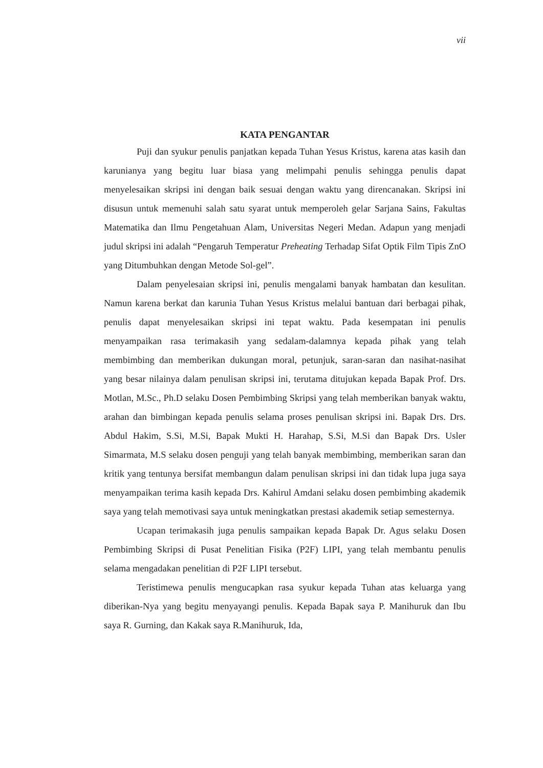vii
KATA PENGANTAR
Puji dan syukur penulis panjatkan kepada Tuhan Yesus Kristus, karena atas kasih dan karunianya yang begitu luar biasa yang melimpahi penulis sehingga penulis dapat menyelesaikan skripsi ini dengan baik sesuai dengan waktu yang direncanakan. Skripsi ini disusun untuk memenuhi salah satu syarat untuk memperoleh gelar Sarjana Sains, Fakultas Matematika dan Ilmu Pengetahuan Alam, Universitas Negeri Medan. Adapun yang menjadi judul skripsi ini adalah “Pengaruh Temperatur Preheating Terhadap Sifat Optik Film Tipis ZnO yang Ditumbuhkan dengan Metode Sol-gel”.
Dalam penyelesaian skripsi ini, penulis mengalami banyak hambatan dan kesulitan. Namun karena berkat dan karunia Tuhan Yesus Kristus melalui bantuan dari berbagai pihak, penulis dapat menyelesaikan skripsi ini tepat waktu. Pada kesempatan ini penulis menyampaikan rasa terimakasih yang sedalam-dalamnya kepada pihak yang telah membimbing dan memberikan dukungan moral, petunjuk, saran-saran dan nasihat-nasihat yang besar nilainya dalam penulisan skripsi ini, terutama ditujukan kepada Bapak Prof. Drs. Motlan, M.Sc., Ph.D selaku Dosen Pembimbing Skripsi yang telah memberikan banyak waktu, arahan dan bimbingan kepada penulis selama proses penulisan skripsi ini. Bapak Drs. Drs. Abdul Hakim, S.Si, M.Si, Bapak Mukti H. Harahap, S.Si, M.Si dan Bapak Drs. Usler Simarmata, M.S selaku dosen penguji yang telah banyak membimbing, memberikan saran dan kritik yang tentunya bersifat membangun dalam penulisan skripsi ini dan tidak lupa juga saya menyampaikan terima kasih kepada Drs. Kahirul Amdani selaku dosen pembimbing akademik saya yang telah memotivasi saya untuk meningkatkan prestasi akademik setiap semesternya.
Ucapan terimakasih juga penulis sampaikan kepada Bapak Dr. Agus selaku Dosen Pembimbing Skripsi di Pusat Penelitian Fisika (P2F) LIPI, yang telah membantu penulis selama mengadakan penelitian di P2F LIPI tersebut.
Teristimewa penulis mengucapkan rasa syukur kepada Tuhan atas keluarga yang diberikan-Nya yang begitu menyayangi penulis. Kepada Bapak saya P. Manihuruk dan Ibu saya R. Gurning, dan Kakak saya R.Manihuruk, Ida,